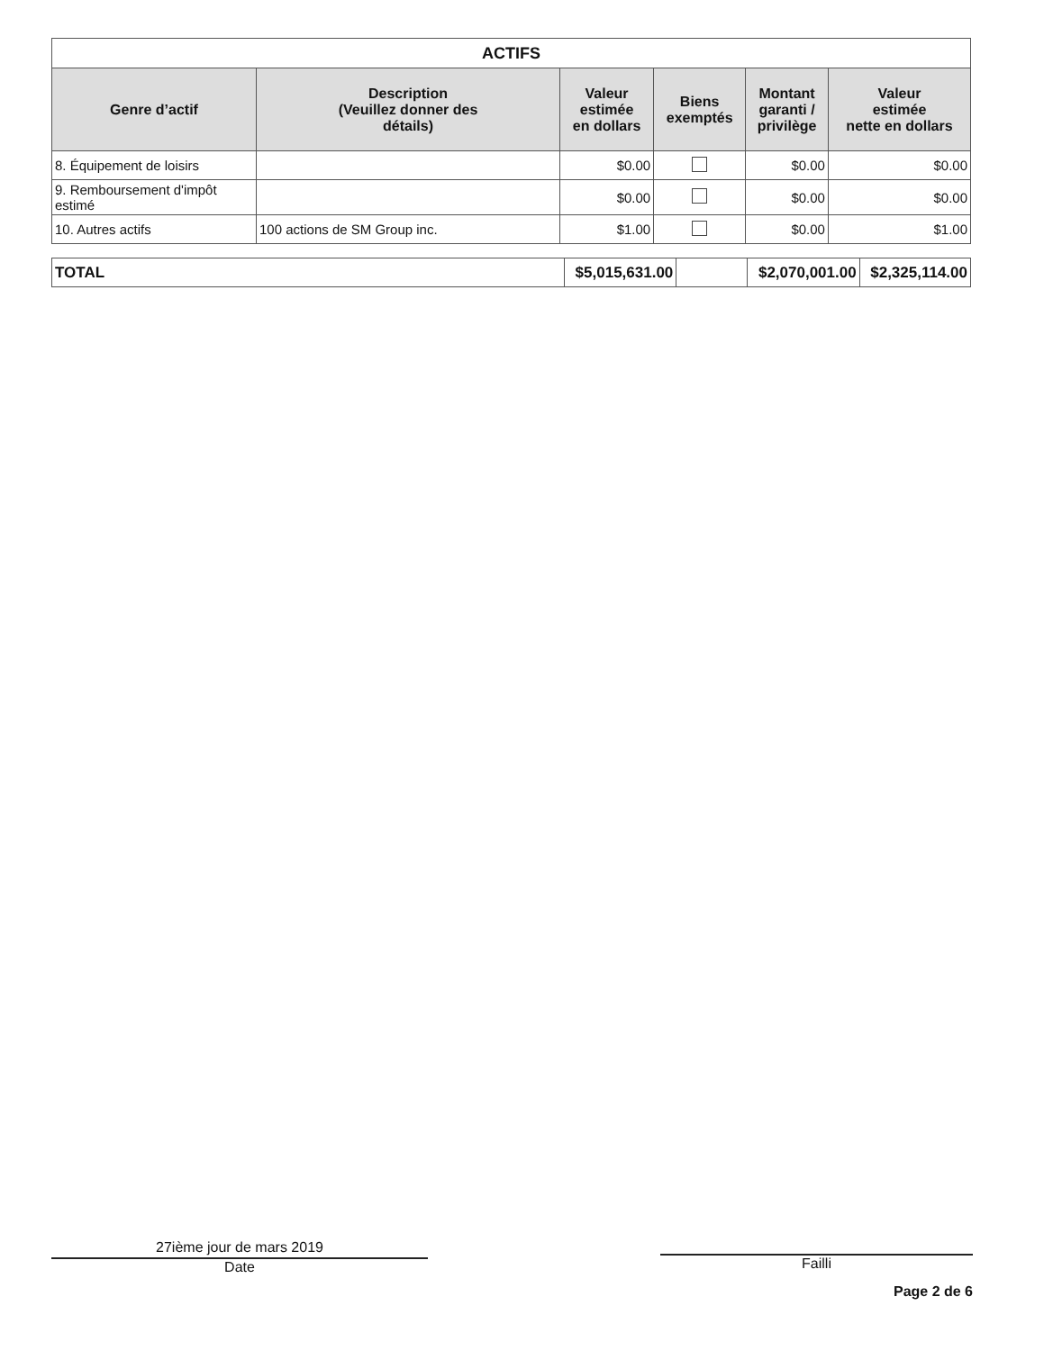| ACTIFS | | | | | |
| --- | --- | --- | --- | --- | --- |
| Genre d’actif | Description (Veuillez donner des détails) | Valeur estimée en dollars | Biens exemptés | Montant garanti / privilège | Valeur estimée nette en dollars |
| 8. Équipement de loisirs | | $0.00 | | $0.00 | $0.00 |
| 9. Remboursement d'impôt estimé | | $0.00 | | $0.00 | $0.00 |
| 10. Autres actifs | 100 actions de SM Group inc. | $1.00 | | $0.00 | $1.00 |
| TOTAL | $5,015,631.00 | | $2,070,001.00 | $2,325,114.00 |
27ième jour de mars 2019
Date
Failli
Page 2 de 6